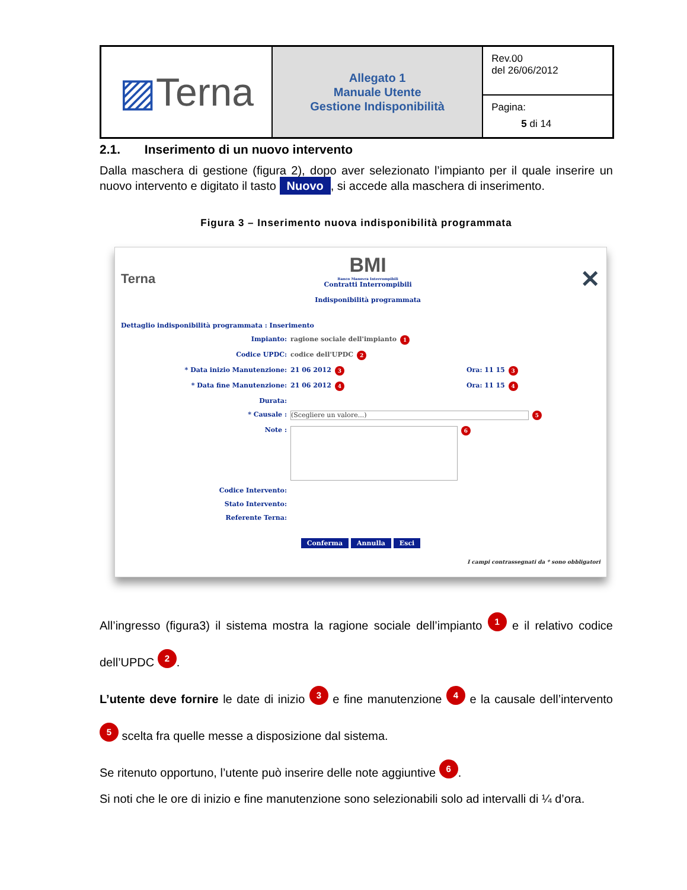| ▨ Terna | Allegato 1 Manuale Utente Gestione Indisponibilità | Rev.00 del 26/06/2012 |
| | | Pagina: 5 di 14 |
2.1. Inserimento di un nuovo intervento
Dalla maschera di gestione (figura 2), dopo aver selezionato l’impianto per il quale inserire un nuovo intervento e digitato il tasto Nuovo, si accede alla maschera di inserimento.
Figura 3 – Inserimento nuova indisponibilità programmata
Terna
BMI
Banco Manovra Interrompibili
Contratti Interrompibili
Indisponibilità programmata
✕
Dettaglio indisponibilità programmata : Inserimento
Impianto: ragione sociale dell'impianto 1
Codice UPDC: codice dell'UPDC 2
* Data inizio Manutenzione: 21 06 2012 3 Ora: 11 15 3
* Data fine Manutenzione: 21 06 2012 4 Ora: 11 15 4
Durata:
* Causale : (Scegliere un valore...) 5
Note : 6
Codice Intervento:
Stato Intervento:
Referente Terna:
Conferma Annulla Esci
I campi contrassegnati da * sono obbligatori
All’ingresso (figura3) il sistema mostra la ragione sociale dell’impianto 1 e il relativo codice dell’UPDC 2.
L’utente deve fornire le date di inizio 3 e fine manutenzione 4 e la causale dell’intervento 5 scelta fra quelle messe a disposizione dal sistema.
Se ritenuto opportuno, l’utente può inserire delle note aggiuntive 6.
Si noti che le ore di inizio e fine manutenzione sono selezionabili solo ad intervalli di ¼ d’ora.